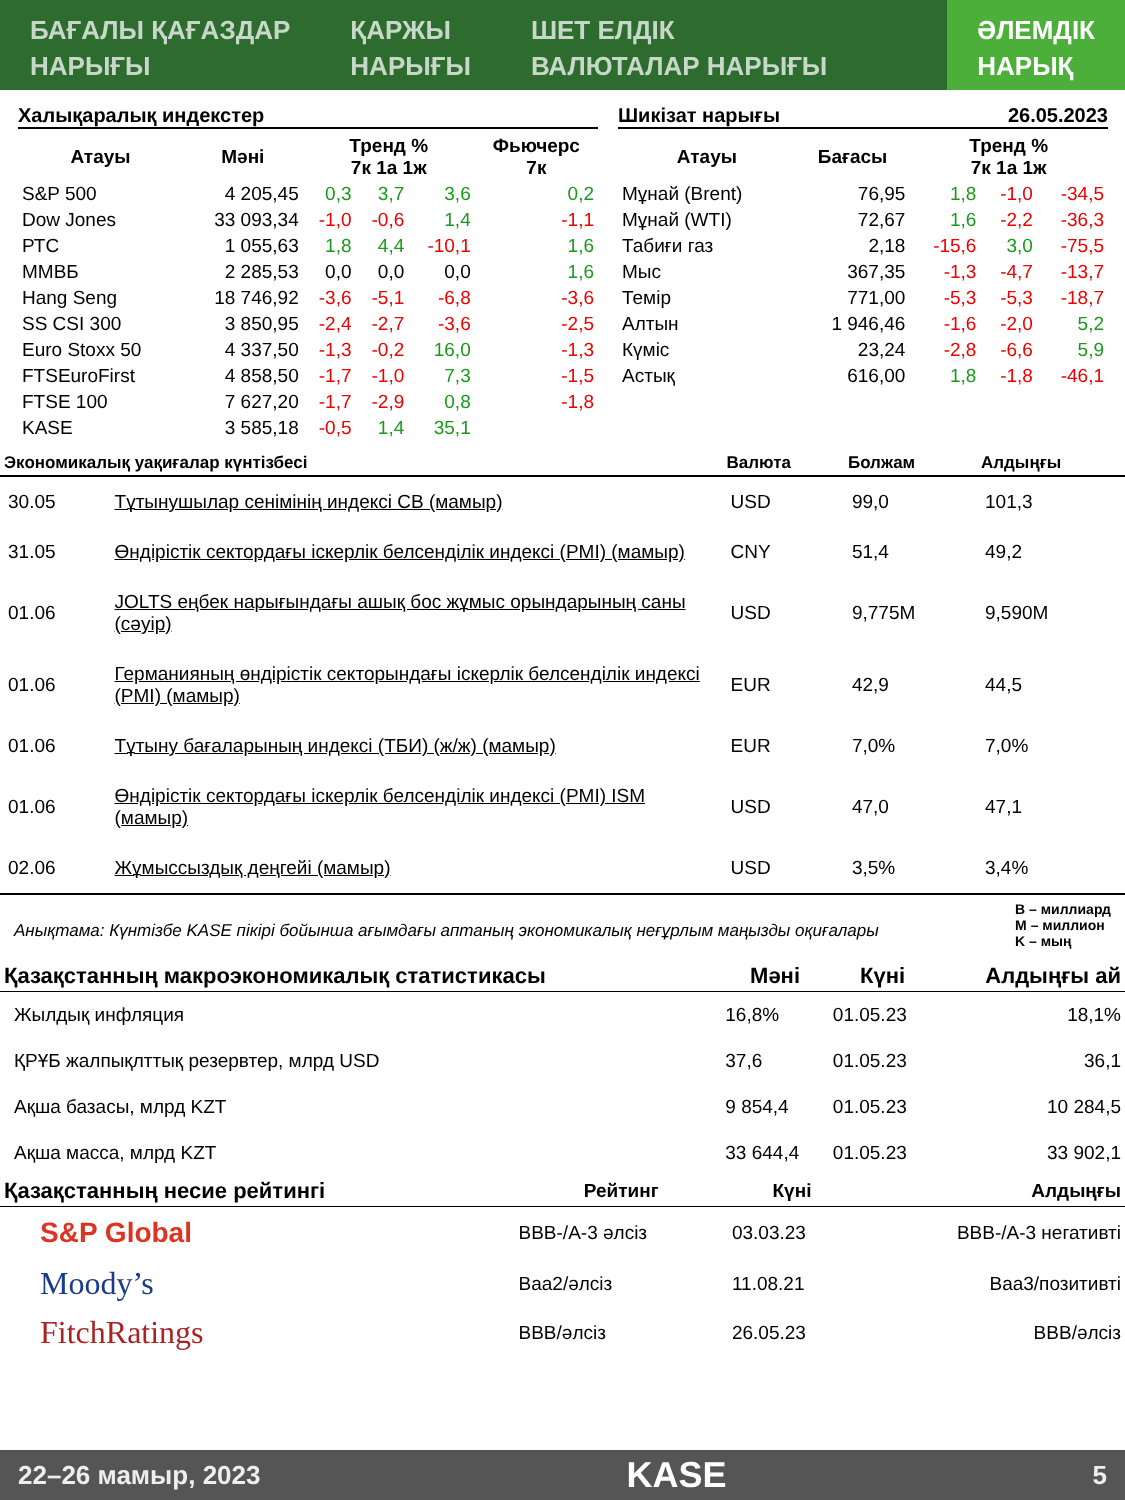БАҒАЛЫ ҚАҒАЗДАР
НАРЫҒЫ
ҚАРЖЫ
НАРЫҒЫ
ШЕТ ЕЛДІК
ВАЛЮТАЛАР НАРЫҒЫ
ӘЛЕМДІК
НАРЫҚ
Халықаралық индекстер
| Атауы | Мәні | Тренд % 7к 1а 1ж | | | Фьючерс 7к |
| --- | --- | --- | --- | --- | --- |
| S&P 500 | 4 205,45 | 0,3 | 3,7 | 3,6 | 0,2 |
| Dow Jones | 33 093,34 | -1,0 | -0,6 | 1,4 | -1,1 |
| РТС | 1 055,63 | 1,8 | 4,4 | -10,1 | 1,6 |
| ММВБ | 2 285,53 | 0,0 | 0,0 | 0,0 | 1,6 |
| Hang Seng | 18 746,92 | -3,6 | -5,1 | -6,8 | -3,6 |
| SS CSI 300 | 3 850,95 | -2,4 | -2,7 | -3,6 | -2,5 |
| Euro Stoxx 50 | 4 337,50 | -1,3 | -0,2 | 16,0 | -1,3 |
| FTSEuroFirst | 4 858,50 | -1,7 | -1,0 | 7,3 | -1,5 |
| FTSE 100 | 7 627,20 | -1,7 | -2,9 | 0,8 | -1,8 |
| KASE | 3 585,18 | -0,5 | 1,4 | 35,1 | |
Шикізат нарығы 26.05.2023
| Атауы | Бағасы | Тренд % 7к 1а 1ж | | |
| --- | --- | --- | --- | --- |
| Мұнай (Brent) | 76,95 | 1,8 | -1,0 | -34,5 |
| Мұнай (WTI) | 72,67 | 1,6 | -2,2 | -36,3 |
| Табиғи газ | 2,18 | -15,6 | 3,0 | -75,5 |
| Мыс | 367,35 | -1,3 | -4,7 | -13,7 |
| Темір | 771,00 | -5,3 | -5,3 | -18,7 |
| Алтын | 1 946,46 | -1,6 | -2,0 | 5,2 |
| Күміс | 23,24 | -2,8 | -6,6 | 5,9 |
| Астық | 616,00 | 1,8 | -1,8 | -46,1 |
| Экономикалық уақиғалар күнтізбесі | | Валюта | Болжам | Алдыңғы |
| --- | --- | --- | --- | --- |
| 30.05 | Тұтынушылар сенімінің индексі CB (мамыр) | USD | 99,0 | 101,3 |
| 31.05 | Өндірістік сектордағы іскерлік белсенділік индексі (PMI) (мамыр) | CNY | 51,4 | 49,2 |
| 01.06 | JOLTS еңбек нарығындағы ашық бос жұмыс орындарының саны (сәуір) | USD | 9,775M | 9,590M |
| 01.06 | Германияның өндірістік секторындағы іскерлік белсенділік индексі (PMI) (мамыр) | EUR | 42,9 | 44,5 |
| 01.06 | Тұтыну бағаларының индексі (ТБИ) (ж/ж) (мамыр) | EUR | 7,0% | 7,0% |
| 01.06 | Өндірістік сектордағы іскерлік белсенділік индексі (PMI) ISM (мамыр) | USD | 47,0 | 47,1 |
| 02.06 | Жұмыссыздық деңгейі (мамыр) | USD | 3,5% | 3,4% |
Анықтама: Күнтізбе KASE пікірі бойынша ағымдағы аптаның экономикалық неғұрлым маңызды оқиғалары B – миллиард
M – миллион
K – мың
| Қазақстанның макроэкономикалық статистикасы | Мәні | Күні | Алдыңғы ай |
| --- | --- | --- | --- |
| Жылдық инфляция | 16,8% | 01.05.23 | 18,1% |
| ҚРҰБ жалпықлттық резервтер, млрд USD | 37,6 | 01.05.23 | 36,1 |
| Ақша базасы, млрд KZT | 9 854,4 | 01.05.23 | 10 284,5 |
| Ақша масса, млрд KZT | 33 644,4 | 01.05.23 | 33 902,1 |
| Қазақстанның несие рейтингі | Рейтинг | Күні | Алдыңғы |
| --- | --- | --- | --- |
| S&P Global | BBB-/A-3 әлсіз | 03.03.23 | BBB-/A-3 негативті |
| Moody’s | Baa2/әлсіз | 11.08.21 | Baa3/позитивті |
| FitchRatings | BBB/әлсіз | 26.05.23 | BBB/әлсіз |
22–26 мамыр, 2023 KASE 5